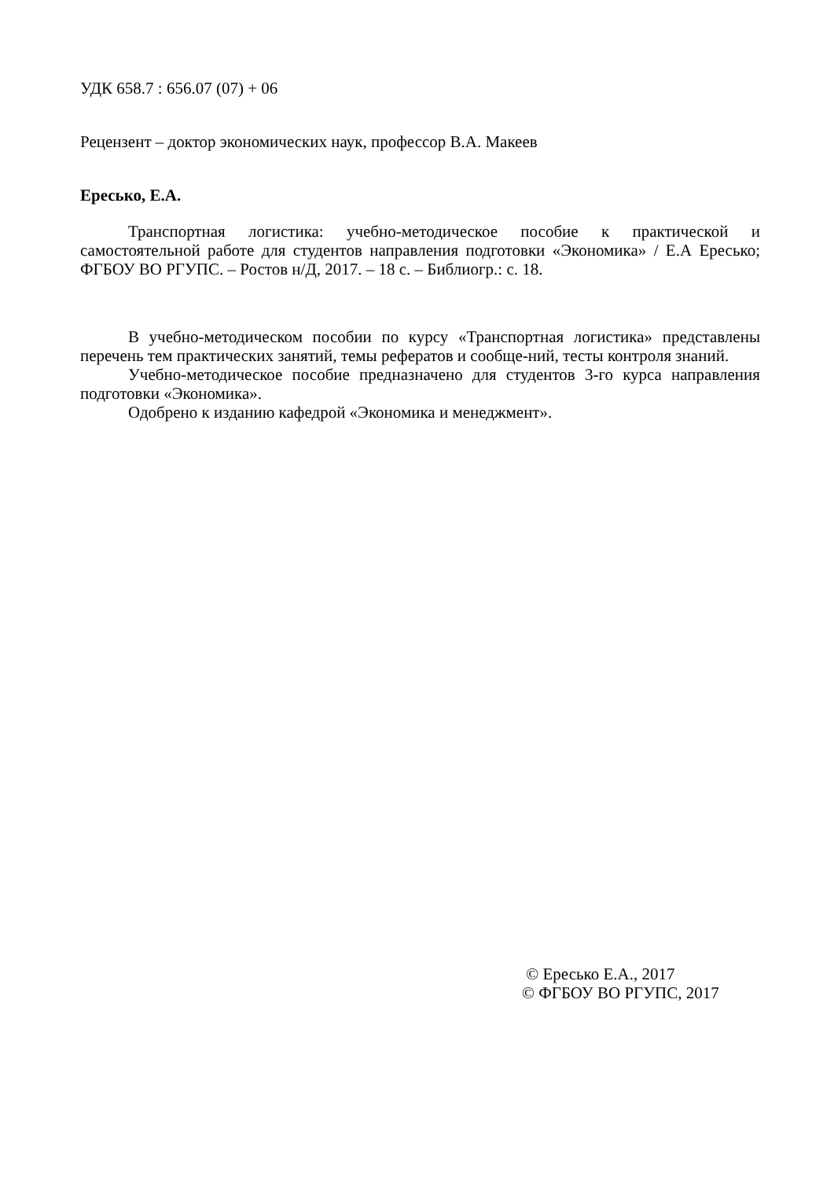УДК 658.7 : 656.07 (07) + 06
Рецензент – доктор экономических наук, профессор В.А. Макеев
Ересько, Е.А.
Транспортная логистика: учебно-методическое пособие к практической и самостоятельной работе для студентов направления подготовки «Экономика» / Е.А Ересько; ФГБОУ ВО РГУПС. – Ростов н/Д, 2017. – 18 с. – Библиогр.: с. 18.
В учебно-методическом пособии по курсу «Транспортная логистика» представлены перечень тем практических занятий, темы рефератов и сообще-ний, тесты контроля знаний.
Учебно-методическое пособие предназначено для студентов 3-го курса направления подготовки «Экономика».
Одобрено к изданию кафедрой «Экономика и менеджмент».
© Ересько Е.А., 2017
© ФГБОУ ВО РГУПС, 2017